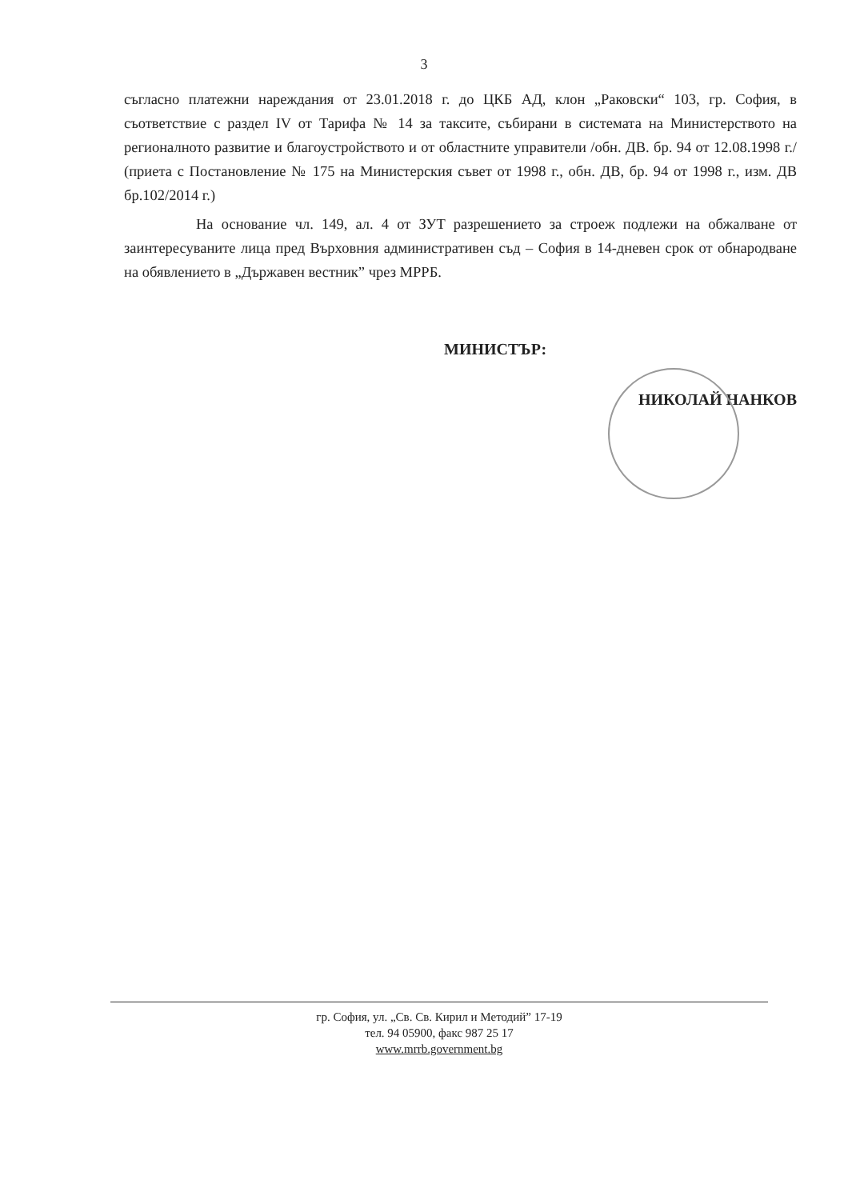3
съгласно платежни нареждания от 23.01.2018 г. до ЦКБ АД, клон „Раковски“ 103, гр. София, в съответствие с раздел IV от Тарифа № 14 за таксите, събирани в системата на Министерството на регионалното развитие и благоустройството и от областните управители /обн. ДВ. бр. 94 от 12.08.1998 г./ (приета с Постановление № 175 на Министерския съвет от 1998 г., обн. ДВ, бр. 94 от 1998 г., изм. ДВ бр.102/2014 г.)
На основание чл. 149, ал. 4 от ЗУТ разрешението за строеж подлежи на обжалване от заинтересуваните лица пред Върховния административен съд – София в 14-дневен срок от обнародване на обявлението в „Държавен вестник” чрез МРРБ.
МИНИСТЪР:
НИКОЛАЙ НАНКОВ
гр. София, ул. „Св. Св. Кирил и Методий” 17-19
тел. 94 05900, факс 987 25 17
www.mrrb.government.bg